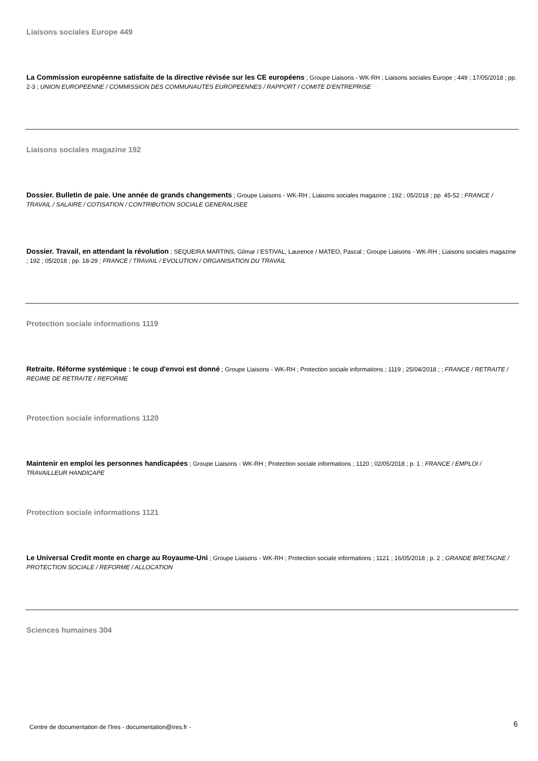Liaisons sociales Europe 449
La Commission européenne satisfaite de la directive révisée sur les CE européens ; Groupe Liaisons - WK-RH ; Liaisons sociales Europe ; 449 ; 17/05/2018 ; pp. 2-3 ; UNION EUROPEENNE / COMMISSION DES COMMUNAUTES EUROPEENNES / RAPPORT / COMITE D'ENTREPRISE
Liaisons sociales magazine 192
Dossier. Bulletin de paie. Une année de grands changements ; Groupe Liaisons - WK-RH ; Liaisons sociales magazine ; 192 ; 05/2018 ; pp. 45-52 ; FRANCE / TRAVAIL / SALAIRE / COTISATION / CONTRIBUTION SOCIALE GENERALISEE
Dossier. Travail, en attendant la révolution ; SEQUEIRA MARTINS, Gilmar / ESTIVAL, Laurence / MATEO, Pascal ; Groupe Liaisons - WK-RH ; Liaisons sociales magazine ; 192 ; 05/2018 ; pp. 18-29 ; FRANCE / TRAVAIL / EVOLUTION / ORGANISATION DU TRAVAIL
Protection sociale informations 1119
Retraite. Réforme systémique : le coup d'envoi est donné ; Groupe Liaisons - WK-RH ; Protection sociale informations ; 1119 ; 25/04/2018 ; ; FRANCE / RETRAITE / REGIME DE RETRAITE / REFORME
Protection sociale informations 1120
Maintenir en emploi les personnes handicapées ; Groupe Liaisons - WK-RH ; Protection sociale informations ; 1120 ; 02/05/2018 ; p. 1 ; FRANCE / EMPLOI / TRAVAILLEUR HANDICAPE
Protection sociale informations 1121
Le Universal Credit monte en charge au Royaume-Uni ; Groupe Liaisons - WK-RH ; Protection sociale informations ; 1121 ; 16/05/2018 ; p. 2 ; GRANDE BRETAGNE / PROTECTION SOCIALE / REFORME / ALLOCATION
Sciences humaines 304
Centre de documentation de l'Ires - documentation@ires.fr -
6